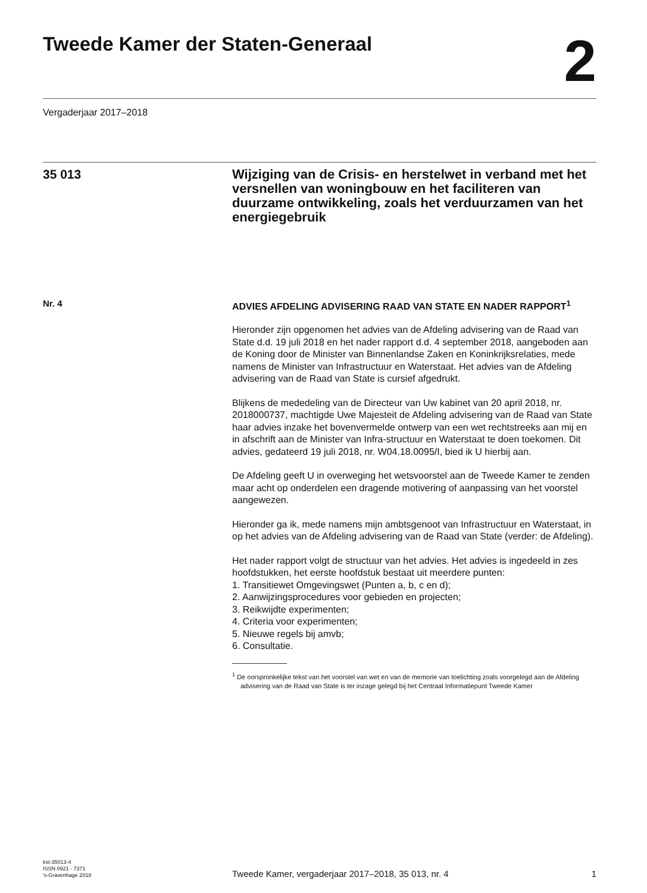Tweede Kamer der Staten-Generaal
2
Vergaderjaar 2017–2018
35 013
Wijziging van de Crisis- en herstelwet in verband met het versnellen van woningbouw en het faciliteren van duurzame ontwikkeling, zoals het verduurzamen van het energiegebruik
Nr. 4
ADVIES AFDELING ADVISERING RAAD VAN STATE EN NADER RAPPORT<sup>1</sup>
Hieronder zijn opgenomen het advies van de Afdeling advisering van de Raad van State d.d. 19 juli 2018 en het nader rapport d.d. 4 september 2018, aangeboden aan de Koning door de Minister van Binnenlandse Zaken en Koninkrijksrelaties, mede namens de Minister van Infrastructuur en Waterstaat. Het advies van de Afdeling advisering van de Raad van State is cursief afgedrukt.
Blijkens de mededeling van de Directeur van Uw kabinet van 20 april 2018, nr. 2018000737, machtigde Uwe Majesteit de Afdeling advisering van de Raad van State haar advies inzake het bovenvermelde ontwerp van een wet rechtstreeks aan mij en in afschrift aan de Minister van Infra-structuur en Waterstaat te doen toekomen. Dit advies, gedateerd 19 juli 2018, nr. W04.18.0095/I, bied ik U hierbij aan.
De Afdeling geeft U in overweging het wetsvoorstel aan de Tweede Kamer te zenden maar acht op onderdelen een dragende motivering of aanpassing van het voorstel aangewezen.
Hieronder ga ik, mede namens mijn ambtsgenoot van Infrastructuur en Waterstaat, in op het advies van de Afdeling advisering van de Raad van State (verder: de Afdeling).
Het nader rapport volgt de structuur van het advies. Het advies is ingedeeld in zes hoofdstukken, het eerste hoofdstuk bestaat uit meerdere punten:
1. Transitiewet Omgevingswet (Punten a, b, c en d);
2. Aanwijzingsprocedures voor gebieden en projecten;
3. Reikwijdte experimenten;
4. Criteria voor experimenten;
5. Nieuwe regels bij amvb;
6. Consultatie.
<sup>1</sup> De oorspronkelijke tekst van het voorstel van wet en van de memorie van toelichting zoals voorgelegd aan de Afdeling advisering van de Raad van State is ter inzage gelegd bij het Centraal Informatiepunt Tweede Kamer
kst-35013-4
ISSN 0921 - 7371
’s-Gravenhage 2018
Tweede Kamer, vergaderjaar 2017–2018, 35 013, nr. 4
1